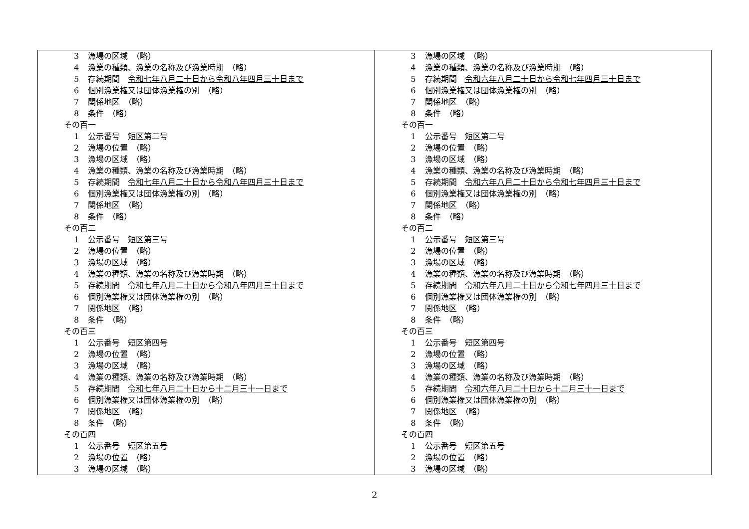| 3 漁場の区域 （略） 4 漁業の種類、漁業の名称及び漁業時期 （略） 5 存続期間 令和七年八月二十日から令和八年四月三十日まで 6 個別漁業権又は団体漁業権の別 （略） 7 関係地区 （略） 8 条件 （略） その百一 1 公示番号 短区第二号 2 漁場の位置 （略） 3 漁場の区域 （略） 4 漁業の種類、漁業の名称及び漁業時期 （略） 5 存続期間 令和七年八月二十日から令和八年四月三十日まで 6 個別漁業権又は団体漁業権の別 （略） 7 関係地区 （略） 8 条件 （略） その百二 1 公示番号 短区第三号 2 漁場の位置 （略） 3 漁場の区域 （略） 4 漁業の種類、漁業の名称及び漁業時期 （略） 5 存続期間 令和七年八月二十日から令和八年四月三十日まで 6 個別漁業権又は団体漁業権の別 （略） 7 関係地区 （略） 8 条件 （略） その百三 1 公示番号 短区第四号 2 漁場の位置 （略） 3 漁場の区域 （略） 4 漁業の種類、漁業の名称及び漁業時期 （略） 5 存続期間 令和七年八月二十日から十二月三十一日まで 6 個別漁業権又は団体漁業権の別 （略） 7 関係地区 （略） 8 条件 （略） その百四 1 公示番号 短区第五号 2 漁場の位置 （略） 3 漁場の区域 （略） | 3 漁場の区域 （略） 4 漁業の種類、漁業の名称及び漁業時期 （略） 5 存続期間 令和六年八月二十日から令和七年四月三十日まで 6 個別漁業権又は団体漁業権の別 （略） 7 関係地区 （略） 8 条件 （略） その百一 1 公示番号 短区第二号 2 漁場の位置 （略） 3 漁場の区域 （略） 4 漁業の種類、漁業の名称及び漁業時期 （略） 5 存続期間 令和六年八月二十日から令和七年四月三十日まで 6 個別漁業権又は団体漁業権の別 （略） 7 関係地区 （略） 8 条件 （略） その百二 1 公示番号 短区第三号 2 漁場の位置 （略） 3 漁場の区域 （略） 4 漁業の種類、漁業の名称及び漁業時期 （略） 5 存続期間 令和六年八月二十日から令和七年四月三十日まで 6 個別漁業権又は団体漁業権の別 （略） 7 関係地区 （略） 8 条件 （略） その百三 1 公示番号 短区第四号 2 漁場の位置 （略） 3 漁場の区域 （略） 4 漁業の種類、漁業の名称及び漁業時期 （略） 5 存続期間 令和六年八月二十日から十二月三十一日まで 6 個別漁業権又は団体漁業権の別 （略） 7 関係地区 （略） 8 条件 （略） その百四 1 公示番号 短区第五号 2 漁場の位置 （略） 3 漁場の区域 （略） |
2